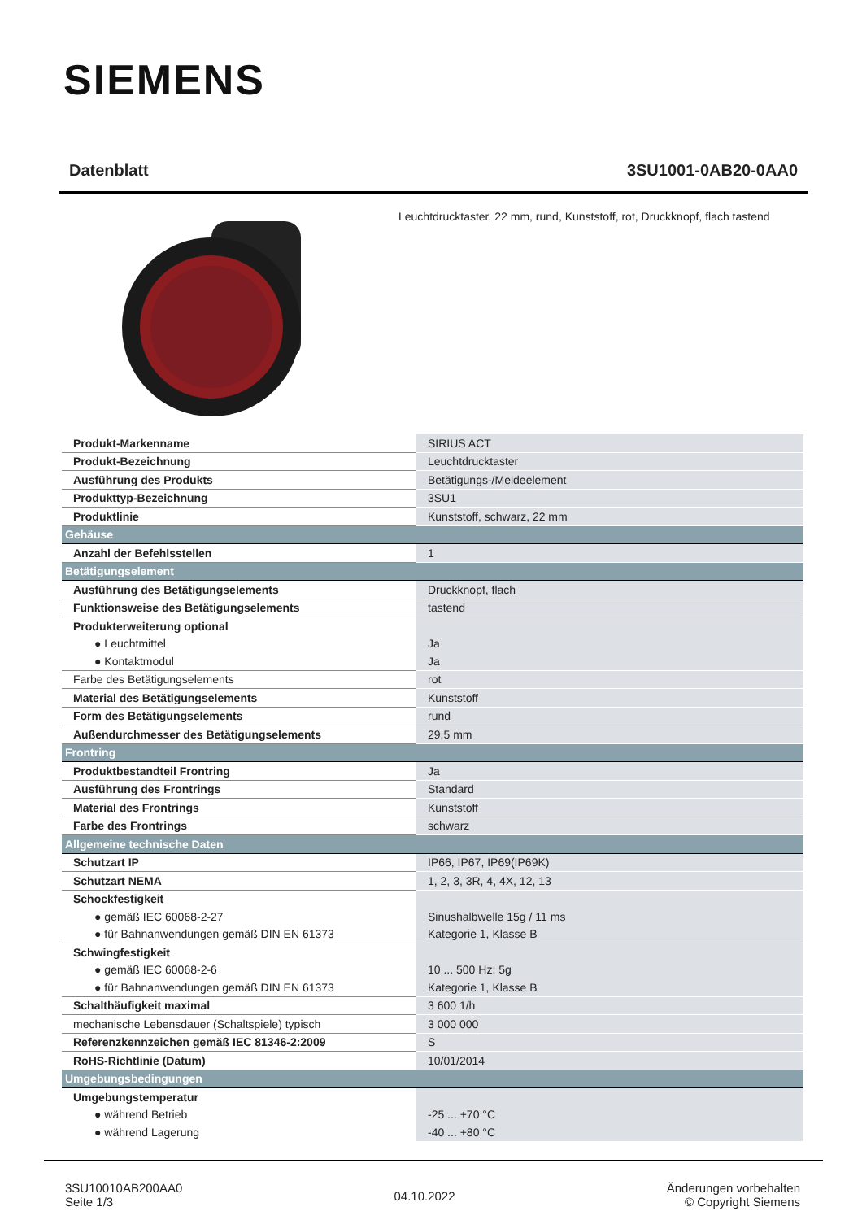SIEMENS
Datenblatt 3SU1001-0AB20-0AA0
Leuchtdrucktaster, 22 mm, rund, Kunststoff, rot, Druckknopf, flach tastend
| Produkt-Markenname | SIRIUS ACT |
| Produkt-Bezeichnung | Leuchtdrucktaster |
| Ausführung des Produkts | Betätigungs-/Meldeelement |
| Produkttyp-Bezeichnung | 3SU1 |
| Produktlinie | Kunststoff, schwarz, 22 mm |
| Gehäuse | |
| Anzahl der Befehlsstellen | 1 |
| Betätigungselement | |
| Ausführung des Betätigungselements | Druckknopf, flach |
| Funktionsweise des Betätigungselements | tastend |
| Produkterweiterung optional | |
| ● Leuchtmittel | Ja |
| ● Kontaktmodul | Ja |
| Farbe des Betätigungselements | rot |
| Material des Betätigungselements | Kunststoff |
| Form des Betätigungselements | rund |
| Außendurchmesser des Betätigungselements | 29,5 mm |
| Frontring | |
| Produktbestandteil Frontring | Ja |
| Ausführung des Frontrings | Standard |
| Material des Frontrings | Kunststoff |
| Farbe des Frontrings | schwarz |
| Allgemeine technische Daten | |
| Schutzart IP | IP66, IP67, IP69(IP69K) |
| Schutzart NEMA | 1, 2, 3, 3R, 4, 4X, 12, 13 |
| Schockfestigkeit | |
| ● gemäß IEC 60068-2-27 | Sinushalbwelle 15g / 11 ms |
| ● für Bahnanwendungen gemäß DIN EN 61373 | Kategorie 1, Klasse B |
| Schwingfestigkeit | |
| ● gemäß IEC 60068-2-6 | 10 ... 500 Hz: 5g |
| ● für Bahnanwendungen gemäß DIN EN 61373 | Kategorie 1, Klasse B |
| Schalthäufigkeit maximal | 3 600 1/h |
| mechanische Lebensdauer (Schaltspiele) typisch | 3 000 000 |
| Referenzkennzeichen gemäß IEC 81346-2:2009 | S |
| RoHS-Richtlinie (Datum) | 10/01/2014 |
| Umgebungsbedingungen | |
| Umgebungstemperatur | |
| ● während Betrieb | -25 ... +70 °C |
| ● während Lagerung | -40 ... +80 °C |
3SU10010AB200AA0
Seite 1/3
04.10.2022
Änderungen vorbehalten
© Copyright Siemens